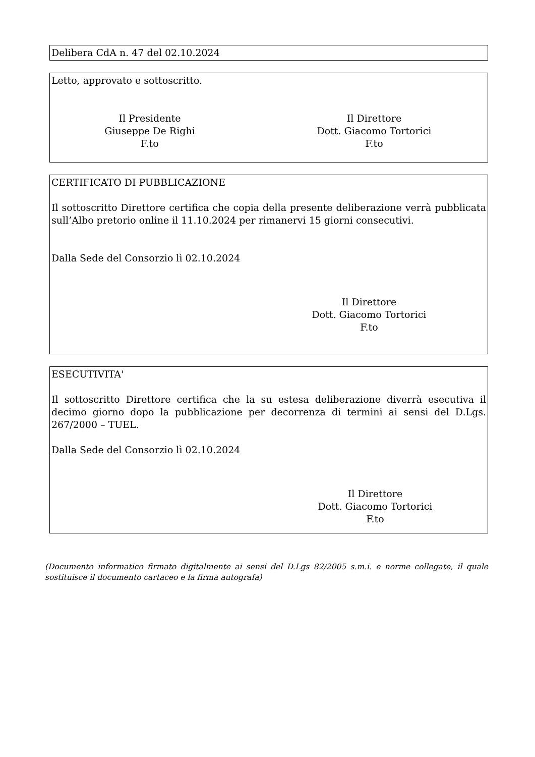Delibera CdA n. 47 del 02.10.2024
Letto, approvato e sottoscritto.
Il Presidente
Giuseppe De Righi
F.to
Il Direttore
Dott. Giacomo Tortorici
F.to
CERTIFICATO DI PUBBLICAZIONE
Il sottoscritto Direttore certifica che copia della presente deliberazione verrà pubblicata sull’Albo pretorio online il 11.10.2024 per rimanervi 15 giorni consecutivi.
Dalla Sede del Consorzio lì 02.10.2024
Il Direttore
Dott. Giacomo Tortorici
F.to
ESECUTIVITA'
Il sottoscritto Direttore certifica che la su estesa deliberazione diverrà esecutiva il decimo giorno dopo la pubblicazione per decorrenza di termini ai sensi del D.Lgs. 267/2000 – TUEL.
Dalla Sede del Consorzio lì 02.10.2024
Il Direttore
Dott. Giacomo Tortorici
F.to
(Documento informatico firmato digitalmente ai sensi del D.Lgs 82/2005 s.m.i. e norme collegate, il quale sostituisce il documento cartaceo e la firma autografa)